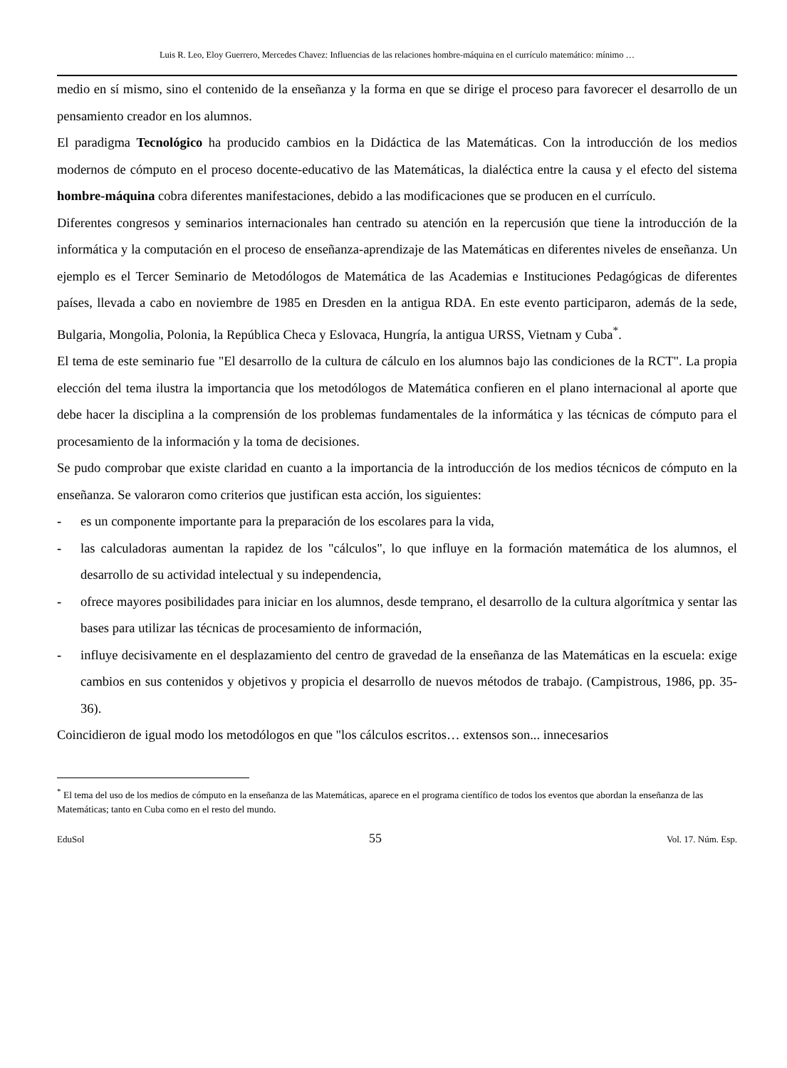Luis R. Leo, Eloy Guerrero, Mercedes Chavez: Influencias de las relaciones hombre-máquina en el currículo matemático: mínimo …
medio en sí mismo, sino el contenido de la enseñanza y la forma en que se dirige el proceso para favorecer el desarrollo de un pensamiento creador en los alumnos.
El paradigma Tecnológico ha producido cambios en la Didáctica de las Matemáticas. Con la introducción de los medios modernos de cómputo en el proceso docente-educativo de las Matemáticas, la dialéctica entre la causa y el efecto del sistema hombre-máquina cobra diferentes manifestaciones, debido a las modificaciones que se producen en el currículo.
Diferentes congresos y seminarios internacionales han centrado su atención en la repercusión que tiene la introducción de la informática y la computación en el proceso de enseñanza-aprendizaje de las Matemáticas en diferentes niveles de enseñanza. Un ejemplo es el Tercer Seminario de Metodólogos de Matemática de las Academias e Instituciones Pedagógicas de diferentes países, llevada a cabo en noviembre de 1985 en Dresden en la antigua RDA. En este evento participaron, además de la sede, Bulgaria, Mongolia, Polonia, la República Checa y Eslovaca, Hungría, la antigua URSS, Vietnam y Cuba<sup>*</sup>.
El tema de este seminario fue "El desarrollo de la cultura de cálculo en los alumnos bajo las condiciones de la RCT". La propia elección del tema ilustra la importancia que los metodólogos de Matemática confieren en el plano internacional al aporte que debe hacer la disciplina a la comprensión de los problemas fundamentales de la informática y las técnicas de cómputo para el procesamiento de la información y la toma de decisiones.
Se pudo comprobar que existe claridad en cuanto a la importancia de la introducción de los medios técnicos de cómputo en la enseñanza. Se valoraron como criterios que justifican esta acción, los siguientes:
- es un componente importante para la preparación de los escolares para la vida,
- las calculadoras aumentan la rapidez de los "cálculos", lo que influye en la formación matemática de los alumnos, el desarrollo de su actividad intelectual y su independencia,
- ofrece mayores posibilidades para iniciar en los alumnos, desde temprano, el desarrollo de la cultura algorítmica y sentar las bases para utilizar las técnicas de procesamiento de información,
- influye decisivamente en el desplazamiento del centro de gravedad de la enseñanza de las Matemáticas en la escuela: exige cambios en sus contenidos y objetivos y propicia el desarrollo de nuevos métodos de trabajo. (Campistrous, 1986, pp. 35-36).
Coincidieron de igual modo los metodólogos en que "los cálculos escritos… extensos son... innecesarios
<sup>*</sup> El tema del uso de los medios de cómputo en la enseñanza de las Matemáticas, aparece en el programa científico de todos los eventos que abordan la enseñanza de las Matemáticas; tanto en Cuba como en el resto del mundo.
EduSol 55 Vol. 17. Núm. Esp.